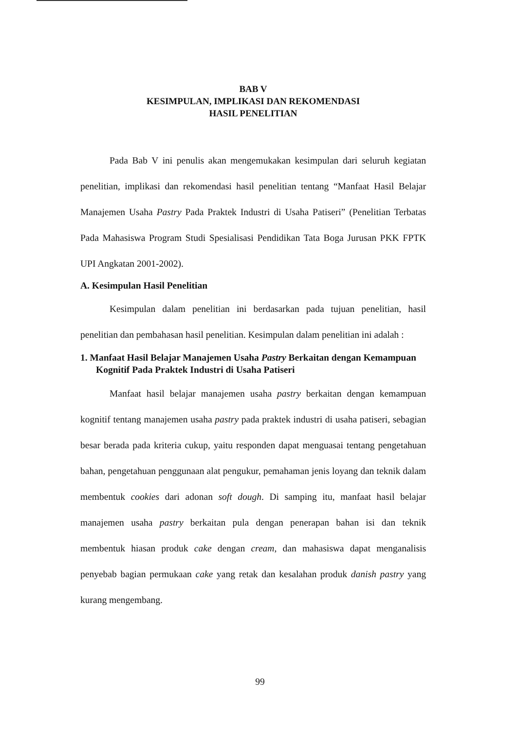BAB V
KESIMPULAN, IMPLIKASI DAN REKOMENDASI
HASIL PENELITIAN
Pada Bab V ini penulis akan mengemukakan kesimpulan dari seluruh kegiatan penelitian, implikasi dan rekomendasi hasil penelitian tentang “Manfaat Hasil Belajar Manajemen Usaha Pastry Pada Praktek Industri di Usaha Patiseri” (Penelitian Terbatas Pada Mahasiswa Program Studi Spesialisasi Pendidikan Tata Boga Jurusan PKK FPTK UPI Angkatan 2001-2002).
A. Kesimpulan Hasil Penelitian
Kesimpulan dalam penelitian ini berdasarkan pada tujuan penelitian, hasil penelitian dan pembahasan hasil penelitian. Kesimpulan dalam penelitian ini adalah :
1. Manfaat Hasil Belajar Manajemen Usaha Pastry Berkaitan dengan Kemampuan Kognitif Pada Praktek Industri di Usaha Patiseri
Manfaat hasil belajar manajemen usaha pastry berkaitan dengan kemampuan kognitif tentang manajemen usaha pastry pada praktek industri di usaha patiseri, sebagian besar berada pada kriteria cukup, yaitu responden dapat menguasai tentang pengetahuan bahan, pengetahuan penggunaan alat pengukur, pemahaman jenis loyang dan teknik dalam membentuk cookies dari adonan soft dough. Di samping itu, manfaat hasil belajar manajemen usaha pastry berkaitan pula dengan penerapan bahan isi dan teknik membentuk hiasan produk cake dengan cream, dan mahasiswa dapat menganalisis penyebab bagian permukaan cake yang retak dan kesalahan produk danish pastry yang kurang mengembang.
99